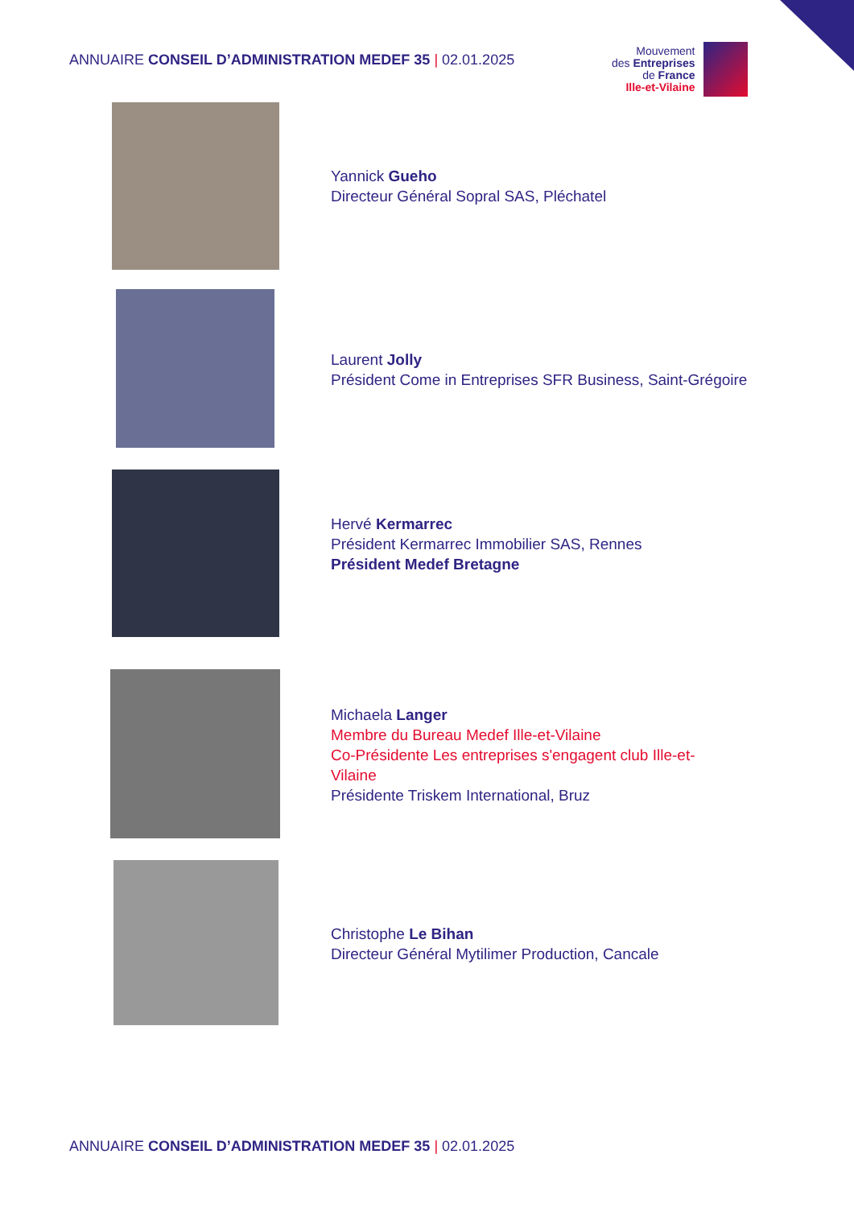ANNUAIRE CONSEIL D’ADMINISTRATION MEDEF 35 | 02.01.2025
Mouvement
des Entreprises
de France
Ille-et-Vilaine
Yannick Gueho
Directeur Général Sopral SAS, Pléchatel
Laurent Jolly
Président Come in Entreprises SFR Business, Saint-Grégoire
Hervé Kermarrec
Président Kermarrec Immobilier SAS, Rennes
Président Medef Bretagne
Michaela Langer
Membre du Bureau Medef Ille-et-Vilaine
Co-Présidente Les entreprises s'engagent club Ille-et-
Vilaine
Présidente Triskem International, Bruz
Christophe Le Bihan
Directeur Général Mytilimer Production, Cancale
ANNUAIRE CONSEIL D’ADMINISTRATION MEDEF 35 | 02.01.2025